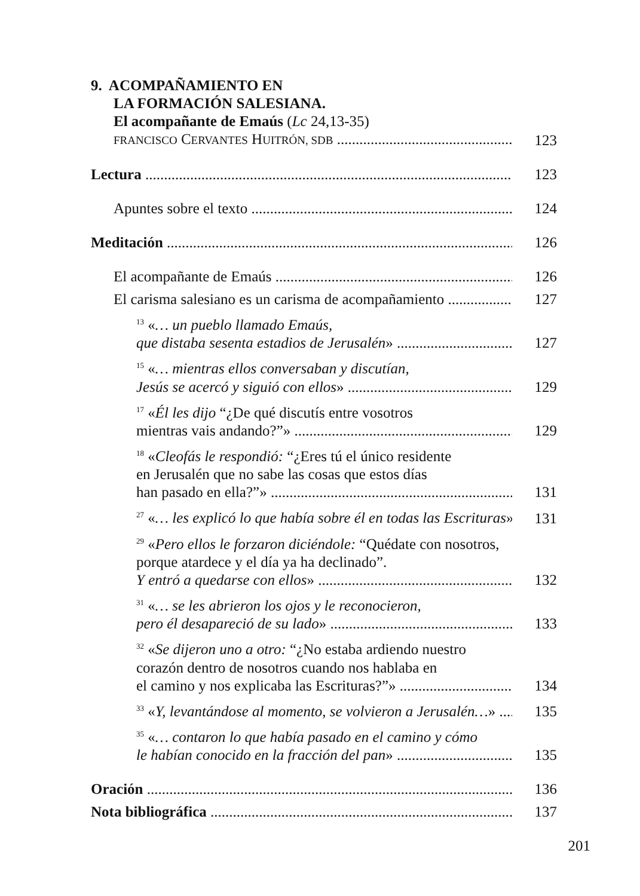9. ACOMPAÑAMIENTO EN
LA FORMACIÓN SALESIANA.
El acompañante de Emaús (Lc 24,13-35)
FRANCISCO CERVANTES HUITRÓN, SDB 123
Lectura 123
Apuntes sobre el texto 124
Meditación 126
El acompañante de Emaús 126
El carisma salesiano es un carisma de acompañamiento 127
<sup>13</sup> «… un pueblo llamado Emaús,
que distaba sesenta estadios de Jerusalén» 127
<sup>15</sup> «… mientras ellos conversaban y discutían,
Jesús se acercó y siguió con ellos» 129
<sup>17</sup> «Él les dijo “¿De qué discutís entre vosotros
mientras vais andando?”» 129
<sup>18</sup> «Cleofás le respondió: “¿Eres tú el único residente
en Jerusalén que no sabe las cosas que estos días
han pasado en ella?”» 131
<sup>27</sup> «… les explicó lo que había sobre él en todas las Escrituras» 131
<sup>29</sup> «Pero ellos le forzaron diciéndole: “Quédate con nosotros,
porque atardece y el día ya ha declinado”.
Y entró a quedarse con ellos» 132
<sup>31</sup> «… se les abrieron los ojos y le reconocieron,
pero él desapareció de su lado» 133
<sup>32</sup> «Se dijeron uno a otro: “¿No estaba ardiendo nuestro
corazón dentro de nosotros cuando nos hablaba en
el camino y nos explicaba las Escrituras?”» 134
<sup>33</sup> «Y, levantándose al momento, se volvieron a Jerusalén…» 135
<sup>35</sup> «… contaron lo que había pasado en el camino y cómo
le habían conocido en la fracción del pan» 135
Oración 136
Nota bibliográfica 137
201